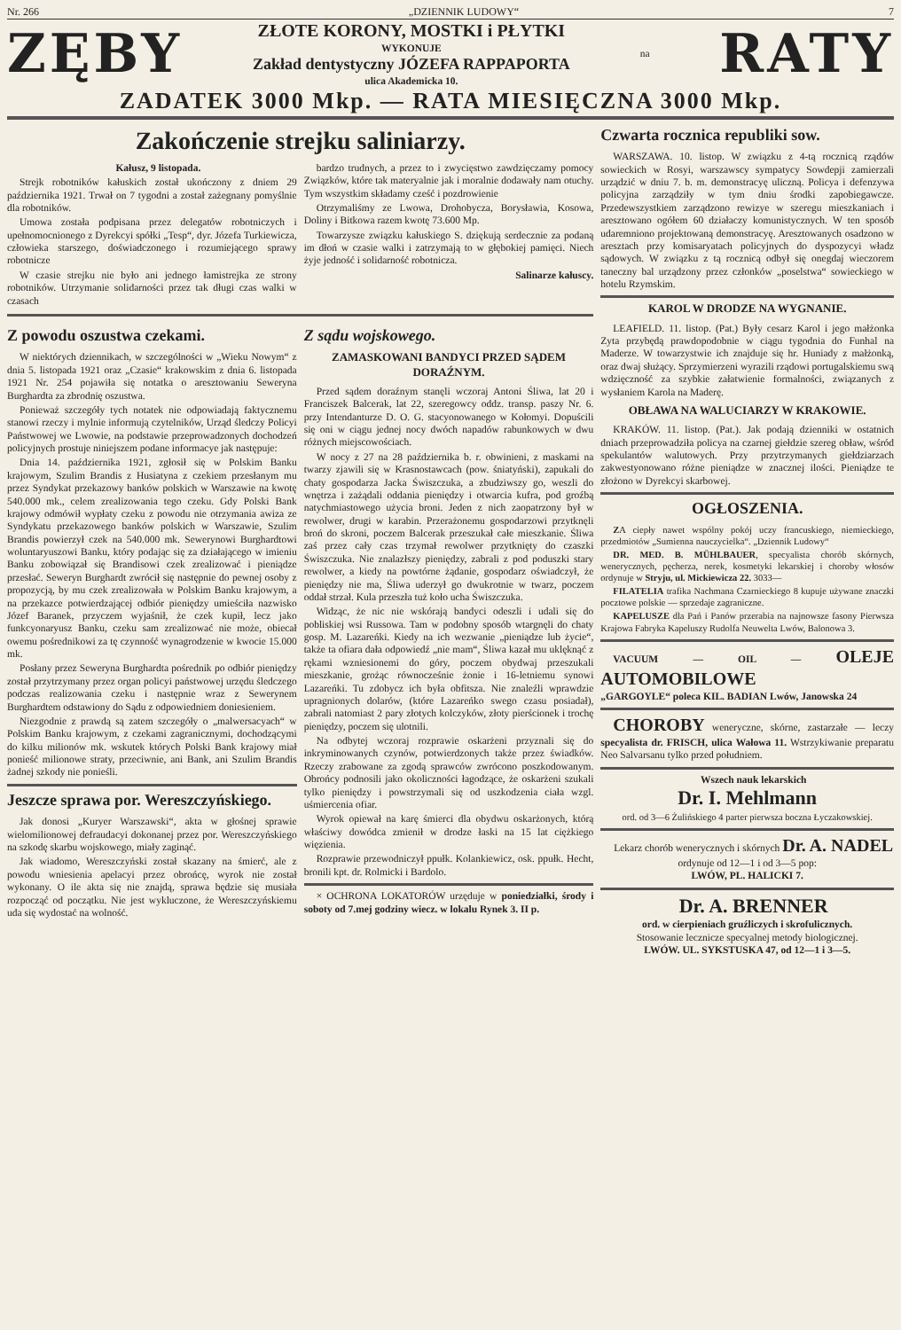Nr. 266 „DZIENNIK LUDOWY“7
ZĘBY
ZŁOTE KORONY, MOSTKI i PŁYTKI
WYKONUJE
Zakład dentystyczny JÓZEFA RAPPAPORTA
ulica Akademicka 10.
na RATY
ZADATEK 3000 Mkp. — RATA MIESIĘCZNA 3000 Mkp.
Zakończenie strejku saliniarzy.
Kałusz, 9 listopada.
Strejk robotników kałuskich został ukończony z dniem 29 października 1921. Trwał on 7 tygodni a został zażegnany pomyślnie dla robotników.
Umowa została podpisana przez delegatów robotniczych i upełnomocnionego z Dyrekcyi spółki „Tesp“, dyr. Józefa Turkiewicza, człowieka starszego, doświadczonego i rozumiejącego sprawy robotnicze
W czasie strejku nie było ani jednego łamistrejka ze strony robotników. Utrzymanie solidarności przez tak długi czas walki w czasach
bardzo trudnych, a przez to i zwycięstwo zawdzięczamy pomocy Związków, które tak materyalnie jak i moralnie dodawały nam otuchy. Tym wszystkim składamy cześć i pozdrowienie
Otrzymaliśmy ze Lwowa, Drohobycza, Borysławia, Kosowa, Doliny i Bitkowa razem kwotę 73.600 Mp.
Towarzysze związku kałuskiego S. dziękują serdecznie za podaną im dłoń w czasie walki i zatrzymają to w głębokiej pamięci. Niech żyje jedność i solidarność robotnicza.
Salinarze kałuscy.
Z powodu oszustwa czekami.
W niektórych dziennikach, w szczególności w „Wieku Nowym“ z dnia 5. listopada 1921 oraz „Czasie“ krakowskim z dnia 6. listopada 1921 Nr. 254 pojawiła się notatka o aresztowaniu Seweryna Burghardta za zbrodnię oszustwa.
Ponieważ szczegóły tych notatek nie odpowiadają faktycznemu stanowi rzeczy i mylnie informują czytelników, Urząd śledczy Policyi Państwowej we Lwowie, na podstawie przeprowadzonych dochodzeń policyjnych prostuje niniejszem podane informacye jak następuje:
Dnia 14. października 1921, zgłosił się w Polskim Banku krajowym, Szulim Brandis z Husiatyna z czekiem przesłanym mu przez Syndykat przekazowy banków polskich w Warszawie na kwotę 540.000 mk., celem zrealizowania tego czeku. Gdy Polski Bank krajowy odmówił wypłaty czeku z powodu nie otrzymania awiza ze Syndykatu przekazowego banków polskich w Warszawie, Szulim Brandis powierzył czek na 540.000 mk. Sewerynowi Burghardtowi woluntaryuszowi Banku, który podając się za działającego w imieniu Banku zobowiązał się Brandisowi czek zrealizować i pieniądze przesłać. Seweryn Burghardt zwrócił się następnie do pewnej osoby z propozycją, by mu czek zrealizowała w Polskim Banku krajowym, a na przekazce potwierdzającej odbiór pieniędzy umieściła nazwisko Józef Baranek, przyczem wyjaśnił, że czek kupił, lecz jako funkcyonaryusz Banku, czeku sam zrealizować nie może, obiecał owemu pośrednikowi za tę czynność wynagrodzenie w kwocie 15.000 mk.
Posłany przez Seweryna Burghardta pośrednik po odbiór pieniędzy został przytrzymany przez organ policyi państwowej urzędu śledczego podczas realizowania czeku i następnie wraz z Sewerynem Burghardtem odstawiony do Sądu z odpowiedniem doniesieniem.
Niezgodnie z prawdą są zatem szczegóły o „malwersacyach“ w Polskim Banku krajowym, z czekami zagranicznymi, dochodzącymi do kilku milionów mk. wskutek których Polski Bank krajowy miał ponieść milionowe straty, przeciwnie, ani Bank, ani Szulim Brandis żadnej szkody nie ponieśli.
Jeszcze sprawa por. Wereszczyńskiego.
Jak donosi „Kuryer Warszawski“, akta w głośnej sprawie wielomilionowej defraudacyi dokonanej przez por. Wereszczyńskiego na szkodę skarbu wojskowego, miały zaginąć.
Jak wiadomo, Wereszczyński został skazany na śmierć, ale z powodu wniesienia apelacyi przez obrońcę, wyrok nie został wykonany. O ile akta się nie znajdą, sprawa będzie się musiała rozpocząć od początku. Nie jest wykluczone, że Wereszczyńskiemu uda się wydostać na wolność.
Z sądu wojskowego.
ZAMASKOWANI BANDYCI PRZED SĄDEM DORAŹNYM.
Przed sądem doraźnym stanęli wczoraj Antoni Śliwa, lat 20 i Franciszek Balcerak, lat 22, szeregowcy oddz. transp. paszy Nr. 6. przy Intendanturze D. O. G. stacyonowanego w Kołomyi. Dopuścili się oni w ciągu jednej nocy dwóch napadów rabunkowych w dwu różnych miejscowościach.
W nocy z 27 na 28 października b. r. obwinieni, z maskami na twarzy zjawili się w Krasnostawcach (pow. śniatyński), zapukali do chaty gospodarza Jacka Świszczuka, a zbudziwszy go, weszli do wnętrza i zażądali oddania pieniędzy i otwarcia kufra, pod groźbą natychmiastowego użycia broni. Jeden z nich zaopatrzony był w rewolwer, drugi w karabin. Przerażonemu gospodarzowi przytknęli broń do skroni, poczem Balcerak przeszukał całe mieszkanie. Śliwa zaś przez cały czas trzymał rewolwer przytknięty do czaszki Świszczuka. Nie znalazłszy pieniędzy, zabrali z pod poduszki stary rewolwer, a kiedy na powtórne żądanie, gospodarz oświadczył, że pieniędzy nie ma, Śliwa uderzył go dwukrotnie w twarz, poczem oddał strzał. Kula przeszła tuż koło ucha Świszczuka.
Widząc, że nic nie wskórają bandyci odeszli i udali się do pobliskiej wsi Russowa. Tam w podobny sposób wtargnęli do chaty gosp. M. Lazareńki. Kiedy na ich wezwanie „pieniądze lub życie“, także ta ofiara dała odpowiedź „nie mam“, Śliwa kazał mu uklęknąć z rękami wzniesionemi do góry, poczem obydwaj przeszukali mieszkanie, grożąc równocześnie żonie i 16-letniemu synowi Lazareńki. Tu zdobycz ich była obfitsza. Nie znaleźli wprawdzie upragnionych dolarów, (które Lazareńko swego czasu posiadał), zabrali natomiast 2 pary złotych kolczyków, złoty pierścionek i trochę pieniędzy, poczem się ulotnili.
Na odbytej wczoraj rozprawie oskarżeni przyznali się do inkryminowanych czynów, potwierdzonych także przez świadków. Rzeczy zrabowane za zgodą sprawców zwrócono poszkodowanym. Obrońcy podnosili jako okoliczności łagodzące, że oskarżeni szukali tylko pieniędzy i powstrzymali się od uszkodzenia ciała wzgl. uśmiercenia ofiar.
Wyrok opiewał na karę śmierci dla obydwu oskarżonych, którą właściwy dowódca zmienił w drodze łaski na 15 lat ciężkiego więzienia.
Rozprawie przewodniczył ppułk. Kolankiewicz, osk. ppułk. Hecht, bronili kpt. dr. Rolmicki i Bardolo.
× OCHRONA LOKATORÓW urzęduje w poniedziałki, środy i soboty od 7.mej godziny wiecz. w lokalu Rynek 3. II p.
Czwarta rocznica republiki sow.
WARSZAWA. 10. listop. W związku z 4-tą rocznicą rządów sowieckich w Rosyi, warszawscy sympatycy Sowdepji zamierzali urządzić w dniu 7. b. m. demonstracyę uliczną. Policya i defenzywa policyjna zarządziły w tym dniu środki zapobiegawcze. Przedewszystkiem zarządzono rewizye w szeregu mieszkaniach i aresztowano ogółem 60 działaczy komunistycznych. W ten sposób udaremniono projektowaną demonstracyę. Aresztowanych osadzono w aresztach przy komisaryatach policyjnych do dyspozycyi władz sądowych. W związku z tą rocznicą odbył się onegdaj wieczorem taneczny bal urządzony przez członków „poselstwa“ sowieckiego w hotelu Rzymskim.
KAROL W DRODZE NA WYGNANIE.
LEAFIELD. 11. listop. (Pat.) Były cesarz Karol i jego małżonka Zyta przybędą prawdopodobnie w ciągu tygodnia do Funhal na Maderze. W towarzystwie ich znajduje się hr. Huniady z małżonką, oraz dwaj służący. Sprzymierzeni wyrazili rządowi portugalskiemu swą wdzięczność za szybkie załatwienie formalności, związanych z wysłaniem Karola na Maderę.
OBŁAWA NA WALUCIARZY W KRAKOWIE.
KRAKÓW. 11. listop. (Pat.). Jak podają dzienniki w ostatnich dniach przeprowadziła policya na czarnej giełdzie szereg obław, wśród spekulantów walutowych. Przy przytrzymanych giełdziarzach zakwestyonowano różne pieniądze w znacznej ilości. Pieniądze te złożono w Dyrekcyi skarbowej.
OGŁOSZENIA.
ZA ciepły nawet wspólny pokój uczy francuskiego, niemieckiego, przedmiotów „Sumienna nauczycielka“. „Dziennik Ludowy“
DR. MED. B. MÜHLBAUER, specyalista chorób skórnych, wenerycznych, pęcherza, nerek, kosmetyki lekarskiej i choroby włosów ordynuje w Stryju, ul. Mickiewicza 22. 3033—
FILATELIA trafika Nachmana Czarnieckiego 8 kupuje używane znaczki pocztowe polskie — sprzedaje zagraniczne.
KAPELUSZE dla Pań i Panów przerabia na najnowsze fasony Pierwsza Krajowa Fabryka Kapeluszy Rudolfa Neuwelta Lwów, Balonowa 3.
VACUUM — OIL — OLEJE AUTOMOBILOWE
„GARGOYLE“ poleca KIL. BADIAN Lwów, Janowska 24
CHOROBY weneryczne, skórne, zastarzałe — leczy specyalista dr. FRISCH, ulica Wałowa 11. Wstrzykiwanie preparatu Neo Salvarsanu tylko przed południem.
Wszech nauk lekarskich
Dr. I. Mehlmann
ord. od 3—6 Żulińskiego 4 parter pierwsza boczna Łyczakowskiej.
Lekarz chorób wenerycznych i skórnych Dr. A. NADEL
ordynuje od 12—1 i od 3—5 pop:
LWÓW, PL. HALICKI 7.
Dr. A. BRENNER
ord. w cierpieniach gruźliczych i skrofulicznych.
Stosowanie lecznicze specyalnej metody biologicznej.
LWÓW. UL. SYKSTUSKA 47, od 12—1 i 3—5.